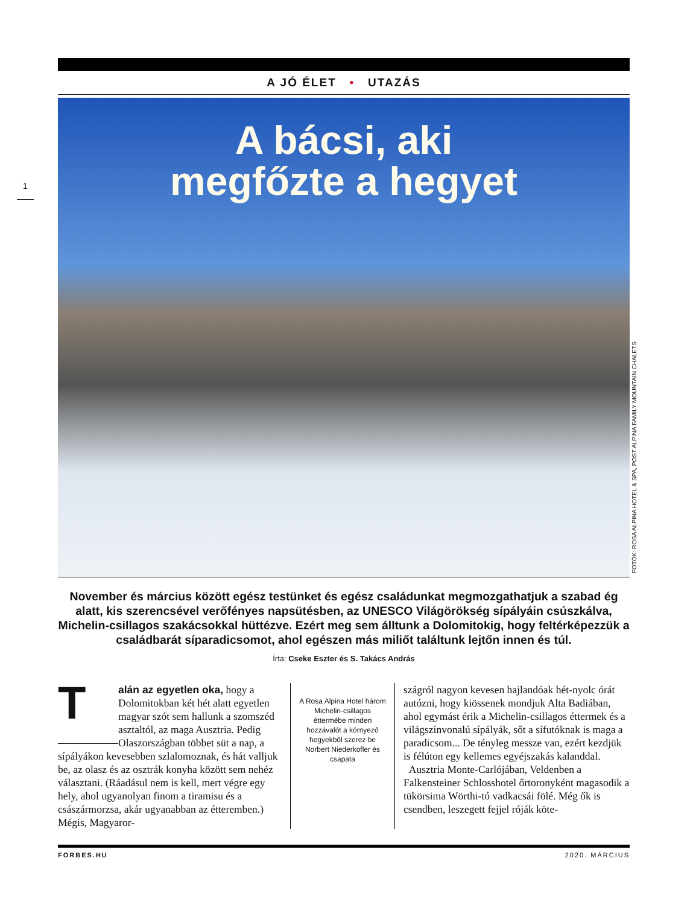A JÓ ÉLET • UTAZÁS
1
A bácsi, aki
megfőzte a hegyet
FOTÓK: ROSA ALPINA HOTEL & SPA, POST ALPINA FAMILY MOUNTAIN CHALETS
November és március között egész testünket és egész családunkat megmozgathatjuk a szabad ég alatt, kis szerencsével verőfényes napsütésben, az UNESCO Világörökség sípályáin csúszkálva, Michelin-csillagos szakácsokkal hüttézve. Ezért meg sem álltunk a Dolomitokig, hogy feltérképezzük a családbarát síparadicsomot, ahol egészen más miliőt találtunk lejtőn innen és túl.
Írta: Cseke Eszter és S. Takács András
Talán az egyetlen oka, hogy a Dolomitokban két hét alatt egyetlen magyar szót sem hallunk a szomszéd asztaltól, az maga Ausztria. Pedig Olaszországban többet süt a nap, a sípályákon kevesebben szlalomoznak, és hát valljuk be, az olasz és az osztrák konyha között sem nehéz választani. (Ráadásul nem is kell, mert végre egy hely, ahol ugyanolyan finom a tiramisu és a császármorzsa, akár ugyanabban az étteremben.) Mégis, Magyaror-
A Rosa Alpina Hotel három Michelin-csillagos éttermébe minden hozzávalót a környező hegyekből szerez be Norbert Niederkofler és csapata
szágról nagyon kevesen hajlandóak hét-nyolc órát autózni, hogy kiössenek mondjuk Alta Badiában, ahol egymást érik a Michelin-csillagos éttermek és a világszínvonalú sípályák, sőt a sífutóknak is maga a paradicsom... De tényleg messze van, ezért kezdjük is félúton egy kellemes egyéjszakás kalanddal.
Ausztria Monte-Carlójában, Veldenben a Falkensteiner Schlosshotel őrtoronyként magasodik a tükörsima Wörthi-tó vadkacsái fölé. Még ők is csendben, leszegett fejjel róják köte-
FORBES.HU 2020. MÁRCIUS